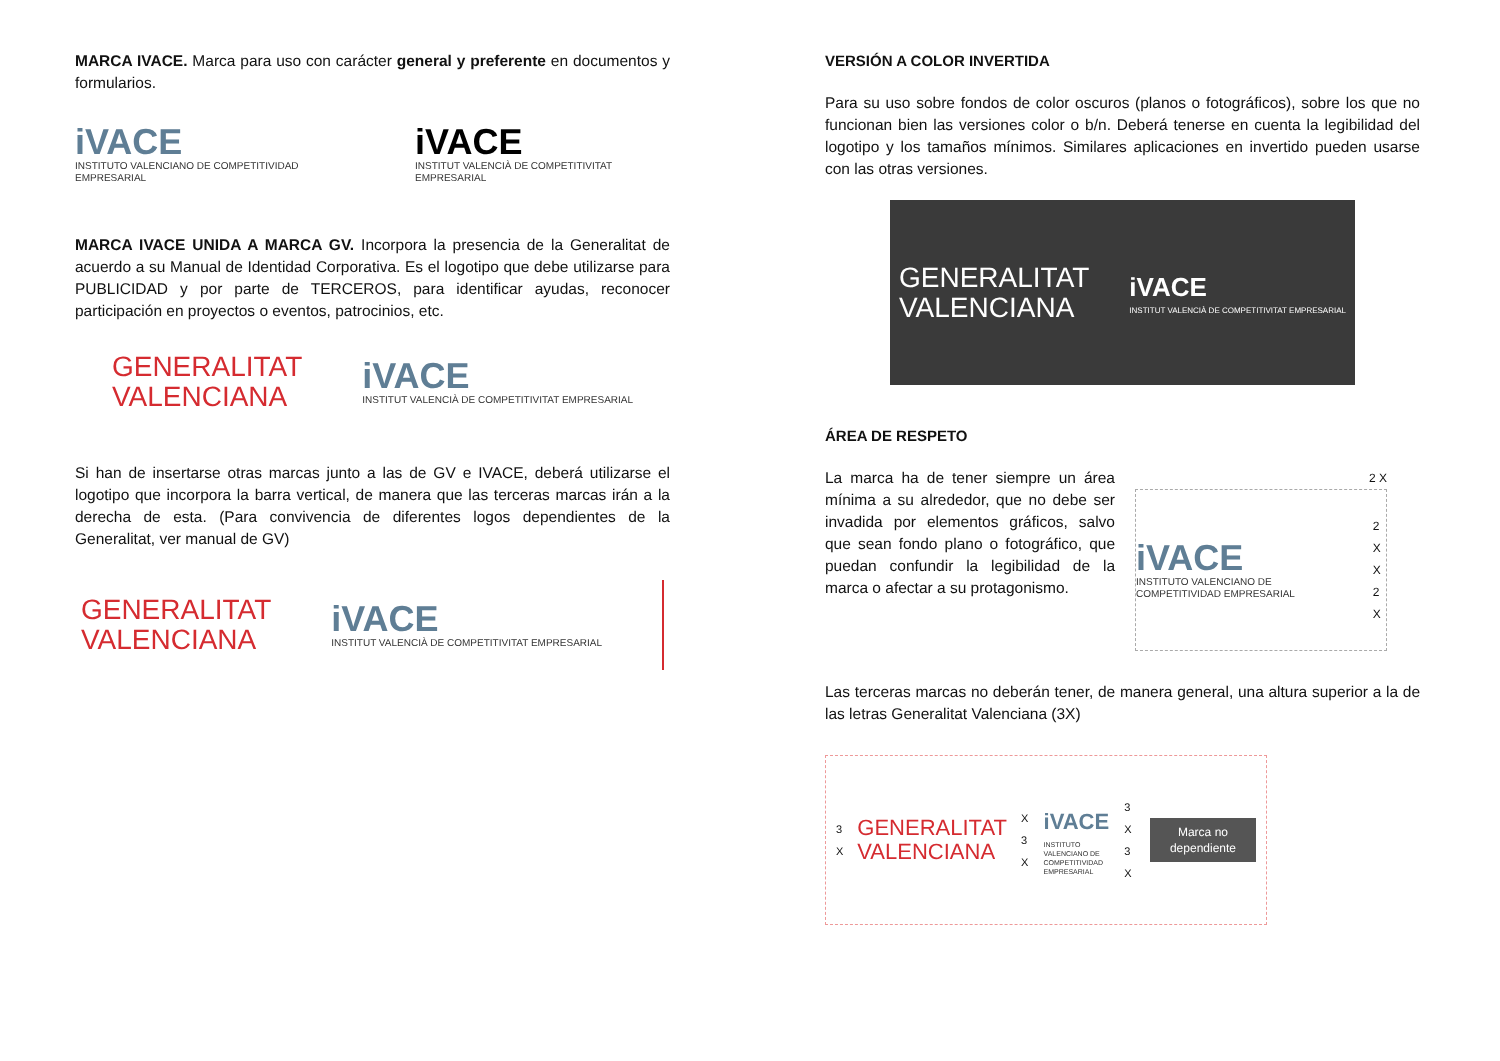MARCA IVACE. Marca para uso con carácter general y preferente en documentos y formularios.
iVACE
INSTITUTO VALENCIANO DE COMPETITIVIDAD EMPRESARIAL
iVACE
INSTITUT VALENCIÀ DE COMPETITIVITAT EMPRESARIAL
MARCA IVACE UNIDA A MARCA GV. Incorpora la presencia de la Generalitat de acuerdo a su Manual de Identidad Corporativa. Es el logotipo que debe utilizarse para PUBLICIDAD y por parte de TERCEROS, para identificar ayudas, reconocer participación en proyectos o eventos, patrocinios, etc.
GENERALITAT
VALENCIANA
iVACE
INSTITUT VALENCIÀ DE COMPETITIVITAT EMPRESARIAL
Si han de insertarse otras marcas junto a las de GV e IVACE, deberá utilizarse el logotipo que incorpora la barra vertical, de manera que las terceras marcas irán a la derecha de esta. (Para convivencia de diferentes logos dependientes de la Generalitat, ver manual de GV)
GENERALITAT
VALENCIANA
iVACE
INSTITUT VALENCIÀ DE COMPETITIVITAT EMPRESARIAL
VERSIÓN A COLOR INVERTIDA
Para su uso sobre fondos de color oscuros (planos o fotográficos), sobre los que no funcionan bien las versiones color o b/n. Deberá tenerse en cuenta la legibilidad del logotipo y los tamaños mínimos. Similares aplicaciones en invertido pueden usarse con las otras versiones.
GENERALITAT
VALENCIANA
iVACE
INSTITUT VALENCIÀ DE COMPETITIVITAT EMPRESARIAL
ÁREA DE RESPETO
La marca ha de tener siempre un área mínima a su alrededor, que no debe ser invadida por elementos gráficos, salvo que sean fondo plano o fotográfico, que puedan confundir la legibilidad de la marca o afectar a su protagonismo.
2 X
iVACE
INSTITUTO VALENCIANO DE COMPETITIVIDAD EMPRESARIAL
2 X
X
2 X
Las terceras marcas no deberán tener, de manera general, una altura superior a la de las letras Generalitat Valenciana (3X)
3 X
GENERALITAT
VALENCIANA
X 3 X
iVACE
INSTITUTO VALENCIANO DE COMPETITIVIDAD EMPRESARIAL
3 X 3 X
Marca no dependiente